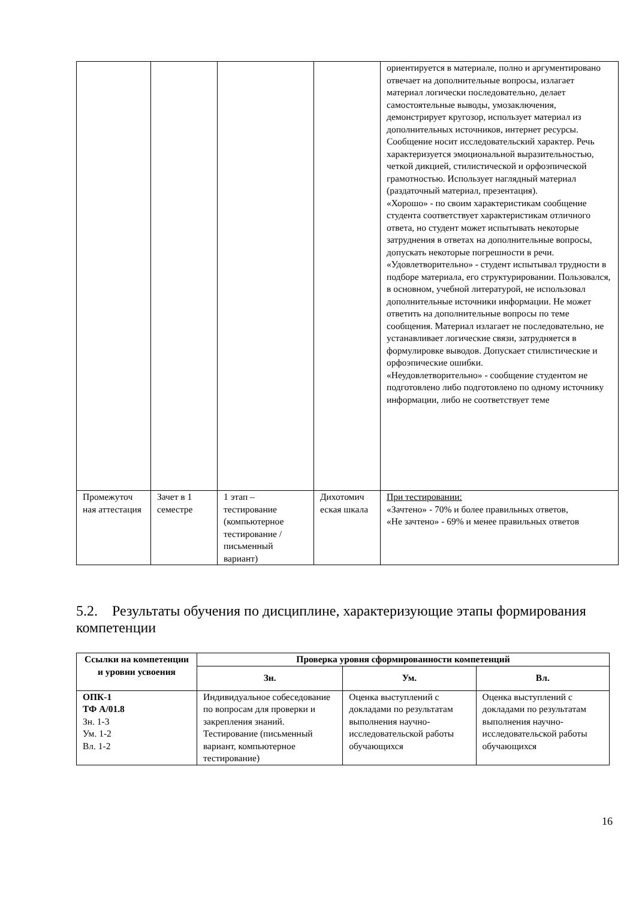| | | | | ориентируется в материале, полно и аргументировано отвечает на дополнительные вопросы, излагает материал логически последовательно, делает самостоятельные выводы, умозаключения, демонстрирует кругозор, использует материал из дополнительных источников, интернет ресурсы. Сообщение носит исследовательский характер. Речь характеризуется эмоциональной выразительностью, четкой дикцией, стилистической и орфоэпической грамотностью. Использует наглядный материал (раздаточный материал, презентация). «Хорошо» - по своим характеристикам сообщение студента соответствует характеристикам отличного ответа, но студент может испытывать некоторые затруднения в ответах на дополнительные вопросы, допускать некоторые погрешности в речи. «Удовлетворительно» - студент испытывал трудности в подборе материала, его структурировании. Пользовался, в основном, учебной литературой, не использовал дополнительные источники информации. Не может ответить на дополнительные вопросы по теме сообщения. Материал излагает не последовательно, не устанавливает логические связи, затрудняется в формулировке выводов. Допускает стилистические и орфоэпические ошибки. «Неудовлетворительно» - сообщение студентом не подготовлено либо подготовлено по одному источнику информации, либо не соответствует теме |
| Промежуточ ная аттестация | Зачет в 1 семестре | 1 этап – тестирование (компьютерное тестирование / письменный вариант) | Дихотомич еская шкала | При тестировании: «Зачтено» - 70% и более правильных ответов, «Не зачтено» - 69% и менее правильных ответов |
5.2. Результаты обучения по дисциплине, характеризующие этапы формирования компетенции
| Ссылки на компетенции и уровни усвоения | Проверка уровня сформированности компетенций | | |
| --- | --- | --- | --- |
| | Зн. | Ум. | Вл. |
| ОПК-1 ТФ А/01.8 Зн. 1-3 Ум. 1-2 Вл. 1-2 | Индивидуальное собеседование по вопросам для проверки и закрепления знаний. Тестирование (письменный вариант, компьютерное тестирование) | Оценка выступлений с докладами по результатам выполнения научно-исследовательской работы обучающихся | Оценка выступлений с докладами по результатам выполнения научно-исследовательской работы обучающихся |
16